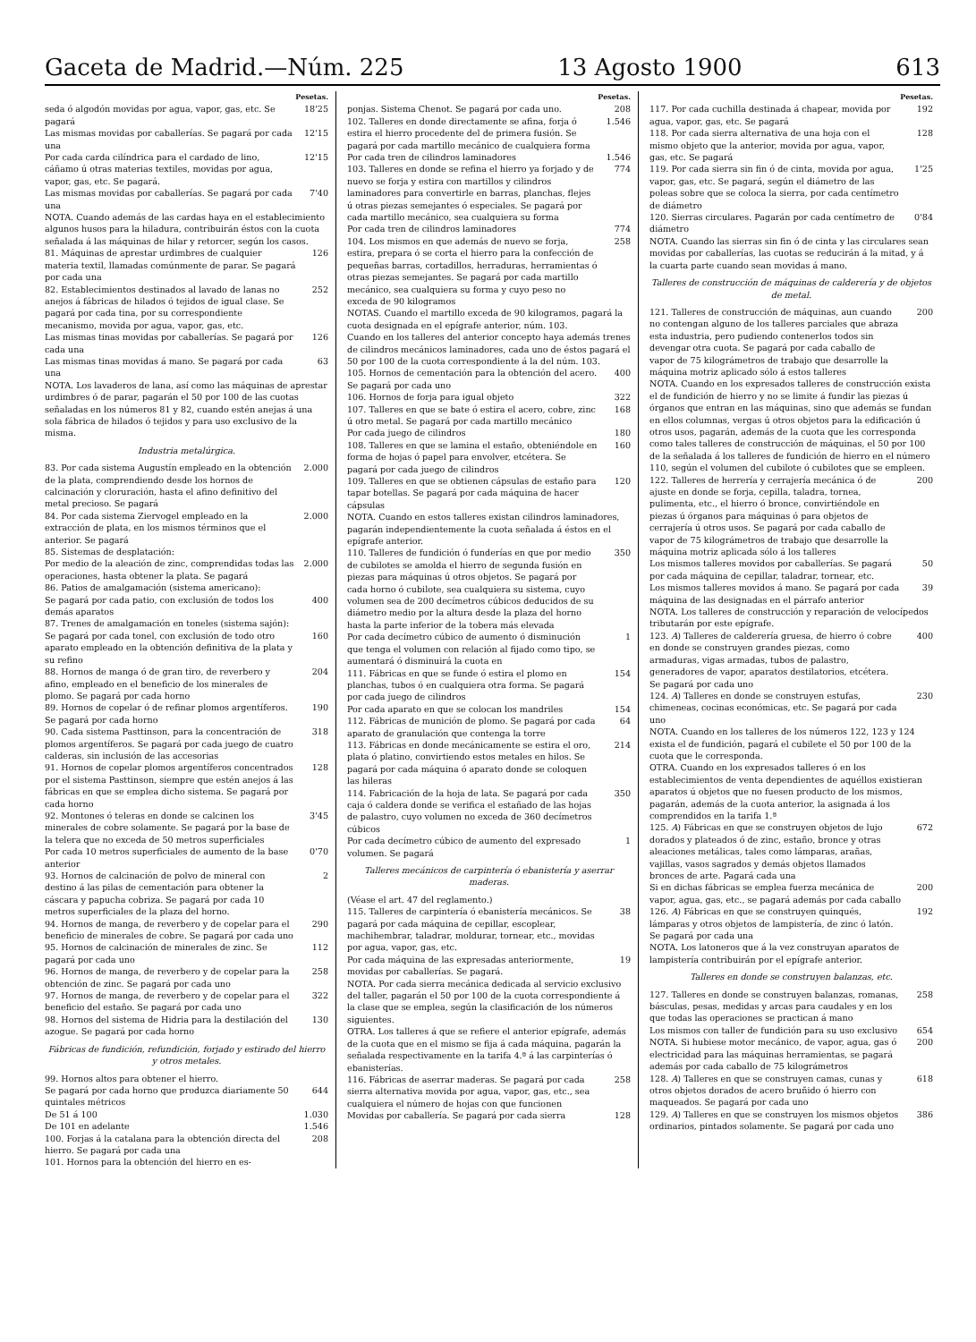Gaceta de Madrid.—Núm. 225 13 Agosto 1900 613
Pesetas.
seda ó algodón movidas por agua, vapor, gas, etc. Se pagará 18'25
Las mismas movidas por caballerías. Se pagará por cada una 12'15
Por cada carda cilíndrica para el cardado de lino, cáñamo ú otras materias textiles, movidas por agua, vapor, gas, etc. Se pagará. 12'15
Las mismas movidas por caballerías. Se pagará por cada una 7'40
NOTA. Cuando además de las cardas haya en el establecimiento algunos husos para la hiladura, contribuirán éstos con la cuota señalada á las máquinas de hilar y retorcer, según los casos.
81. Máquinas de aprestar urdimbres de cualquier materia textil, llamadas comúnmente de parar. Se pagará por cada una 126
82. Establecimientos destinados al lavado de lanas no anejos á fábricas de hilados ó tejidos de igual clase. Se pagará por cada tina, por su correspondiente mecanismo, movida por agua, vapor, gas, etc. 252
Las mismas tinas movidas por caballerías. Se pagará por cada una 126
Las mismas tinas movidas á mano. Se pagará por cada una 63
NOTA. Los lavaderos de lana, así como las máquinas de aprestar urdimbres ó de parar, pagarán el 50 por 100 de las cuotas señaladas en los números 81 y 82, cuando estén anejas á una sola fábrica de hilados ó tejidos y para uso exclusivo de la misma.
Industria metalúrgica.
83. Por cada sistema Augustín empleado en la obtención de la plata, comprendiendo desde los hornos de calcinación y cloruración, hasta el afino definitivo del metal precioso. Se pagará 2.000
84. Por cada sistema Ziervogel empleado en la extracción de plata, en los mismos términos que el anterior. Se pagará 2.000
85. Sistemas de desplatación:
Por medio de la aleación de zinc, comprendidas todas las operaciones, hasta obtener la plata. Se pagará 2.000
86. Patios de amalgamación (sistema americano):
Se pagará por cada patio, con exclusión de todos los demás aparatos 400
87. Trenes de amalgamación en toneles (sistema sajón):
Se pagará por cada tonel, con exclusión de todo otro aparato empleado en la obtención definitiva de la plata y su refino 160
88. Hornos de manga ó de gran tiro, de reverbero y afino, empleado en el beneficio de los minerales de plomo. Se pagará por cada horno 204
89. Hornos de copelar ó de refinar plomos argentíferos. Se pagará por cada horno 190
90. Cada sistema Pasttinson, para la concentración de plomos argentíferos. Se pagará por cada juego de cuatro calderas, sin inclusión de las accesorias 318
91. Hornos de copelar plomos argentíferos concentrados por el sistema Pasttinson, siempre que estén anejos á las fábricas en que se emplea dicho sistema. Se pagará por cada horno 128
92. Montones ó teleras en donde se calcinen los minerales de cobre solamente. Se pagará por la base de la telera que no exceda de 50 metros superficiales 3'45
Por cada 10 metros superficiales de aumento de la base anterior 0'70
93. Hornos de calcinación de polvo de mineral con destino á las pilas de cementación para obtener la cáscara y papucha cobriza. Se pagará por cada 10 metros superficiales de la plaza del horno. 2
94. Hornos de manga, de reverbero y de copelar para el beneficio de minerales de cobre. Se pagará por cada uno 290
95. Hornos de calcinación de minerales de zinc. Se pagará por cada uno 112
96. Hornos de manga, de reverbero y de copelar para la obtención de zinc. Se pagará por cada uno 258
97. Hornos de manga, de reverbero y de copelar para el beneficio del estaño. Se pagará por cada uno 322
98. Hornos del sistema de Hidria para la destilación del azogue. Se pagará por cada horno 130
Fábricas de fundición, refundición, forjado y estirado del hierro y otros metales.
99. Hornos altos para obtener el hierro.
Se pagará por cada horno que produzca diariamente 50 quintales métricos 644
De 51 á 100 1.030
De 101 en adelante 1.546
100. Forjas á la catalana para la obtención directa del hierro. Se pagará por cada una 208
101. Hornos para la obtención del hierro en es-
Pesetas.
ponjas. Sistema Chenot. Se pagará por cada uno. 208
102. Talleres en donde directamente se afina, forja ó estira el hierro procedente del de primera fusión. Se pagará por cada martillo mecánico de cualquiera forma 1.546
Por cada tren de cilindros laminadores 1.546
103. Talleres en donde se refina el hierro ya forjado y de nuevo se forja y estira con martillos y cilindros laminadores para convertirle en barras, planchas, flejes ú otras piezas semejantes ó especiales. Se pagará por cada martillo mecánico, sea cualquiera su forma 774
Por cada tren de cilindros laminadores 774
104. Los mismos en que además de nuevo se forja, estira, prepara ó se corta el hierro para la confección de pequeñas barras, cortadillos, herraduras, herramientas ó otras piezas semejantes. Se pagará por cada martillo mecánico, sea cualquiera su forma y cuyo peso no exceda de 90 kilogramos 258
NOTAS. Cuando el martillo exceda de 90 kilogramos, pagará la cuota designada en el epígrafe anterior, núm. 103.
Cuando en los talleres del anterior concepto haya además trenes de cilindros mecánicos laminadores, cada uno de éstos pagará el 50 por 100 de la cuota correspondiente á la del núm. 103.
105. Hornos de cementación para la obtención del acero. Se pagará por cada uno 400
106. Hornos de forja para igual objeto 322
107. Talleres en que se bate ó estira el acero, cobre, zinc ú otro metal. Se pagará por cada martillo mecánico 168
Por cada juego de cilindros 180
108. Talleres en que se lamina el estaño, obteniéndole en forma de hojas ó papel para envolver, etcétera. Se pagará por cada juego de cilindros 160
109. Talleres en que se obtienen cápsulas de estaño para tapar botellas. Se pagará por cada máquina de hacer cápsulas 120
NOTA. Cuando en estos talleres existan cilindros laminadores, pagarán independientemente la cuota señalada á éstos en el epígrafe anterior.
110. Talleres de fundición ó funderías en que por medio de cubilotes se amolda el hierro de segunda fusión en piezas para máquinas ú otros objetos. Se pagará por cada horno ó cubilote, sea cualquiera su sistema, cuyo volumen sea de 200 decímetros cúbicos deducidos de su diámetro medio por la altura desde la plaza del horno hasta la parte inferior de la tobera más elevada 350
Por cada decímetro cúbico de aumento ó disminución que tenga el volumen con relación al fijado como tipo, se aumentará ó disminuirá la cuota en 1
111. Fábricas en que se funde ó estira el plomo en planchas, tubos ó en cualquiera otra forma. Se pagará por cada juego de cilindros 154
Por cada aparato en que se colocan los mandriles 154
112. Fábricas de munición de plomo. Se pagará por cada aparato de granulación que contenga la torre 64
113. Fábricas en donde mecánicamente se estira el oro, plata ó platino, convirtiendo estos metales en hilos. Se pagará por cada máquina ó aparato donde se coloquen las hileras 214
114. Fabricación de la hoja de lata. Se pagará por cada caja ó caldera donde se verifica el estañado de las hojas de palastro, cuyo volumen no exceda de 360 decímetros cúbicos 350
Por cada decímetro cúbico de aumento del expresado volumen. Se pagará 1
Talleres mecánicos de carpintería ó ebanistería y aserrar maderas.
(Véase el art. 47 del reglamento.)
115. Talleres de carpintería ó ebanistería mecánicos. Se pagará por cada máquina de cepillar, escoplear, machihembrar, taladrar, moldurar, tornear, etc., movidas por agua, vapor, gas, etc. 38
Por cada máquina de las expresadas anteriormente, movidas por caballerías. Se pagará. 19
NOTA. Por cada sierra mecánica dedicada al servicio exclusivo del taller, pagarán el 50 por 100 de la cuota correspondiente á la clase que se emplea, según la clasificación de los números siguientes.
OTRA. Los talleres á que se refiere el anterior epígrafe, además de la cuota que en el mismo se fija á cada máquina, pagarán la señalada respectivamente en la tarifa 4.ª á las carpinterías ó ebanisterías.
116. Fábricas de aserrar maderas. Se pagará por cada sierra alternativa movida por agua, vapor, gas, etc., sea cualquiera el número de hojas con que funcionen 258
Movidas por caballería. Se pagará por cada sierra 128
Pesetas.
117. Por cada cuchilla destinada á chapear, movida por agua, vapor, gas, etc. Se pagará 192
118. Por cada sierra alternativa de una hoja con el mismo objeto que la anterior, movida por agua, vapor, gas, etc. Se pagará 128
119. Por cada sierra sin fin ó de cinta, movida por agua, vapor, gas, etc. Se pagará, según el diámetro de las poleas sobre que se coloca la sierra, por cada centímetro de diámetro 1'25
120. Sierras circulares. Pagarán por cada centímetro de diámetro 0'84
NOTA. Cuando las sierras sin fin ó de cinta y las circulares sean movidas por caballerías, las cuotas se reducirán á la mitad, y á la cuarta parte cuando sean movidas á mano.
Talleres de construcción de máquinas de calderería y de objetos de metal.
121. Talleres de construcción de máquinas, aun cuando no contengan alguno de los talleres parciales que abraza esta industria, pero pudiendo contenerlos todos sin devengar otra cuota. Se pagará por cada caballo de vapor de 75 kilográmetros de trabajo que desarrolle la máquina motriz aplicado sólo á estos talleres 200
NOTA. Cuando en los expresados talleres de construcción exista el de fundición de hierro y no se limite á fundir las piezas ú órganos que entran en las máquinas, sino que además se fundan en ellos columnas, vergas ú otros objetos para la edificación ú otros usos, pagarán, además de la cuota que les corresponda como tales talleres de construcción de máquinas, el 50 por 100 de la señalada á los talleres de fundición de hierro en el número 110, según el volumen del cubilote ó cubilotes que se empleen.
122. Talleres de herrería y cerrajería mecánica ó de ajuste en donde se forja, cepilla, taladra, tornea, pulimenta, etc., el hierro ó bronce, convirtiéndole en piezas ú órganos para máquinas ó para objetos de cerrajería ú otros usos. Se pagará por cada caballo de vapor de 75 kilográmetros de trabajo que desarrolle la máquina motriz aplicada sólo á los talleres 200
Los mismos talleres movidos por caballerías. Se pagará por cada máquina de cepillar, taladrar, tornear, etc. 50
Los mismos talleres movidos á mano. Se pagará por cada máquina de las designadas en el párrafo anterior 39
NOTA. Los talleres de construcción y reparación de velocípedos tributarán por este epígrafe.
123. A) Talleres de calderería gruesa, de hierro ó cobre en donde se construyen grandes piezas, como armaduras, vigas armadas, tubos de palastro, generadores de vapor, aparatos destilatorios, etcétera. Se pagará por cada uno 400
124. A) Talleres en donde se construyen estufas, chimeneas, cocinas económicas, etc. Se pagará por cada uno 230
NOTA. Cuando en los talleres de los números 122, 123 y 124 exista el de fundición, pagará el cubilete el 50 por 100 de la cuota que le corresponda.
OTRA. Cuando en los expresados talleres ó en los establecimientos de venta dependientes de aquéllos existieran aparatos ú objetos que no fuesen producto de los mismos, pagarán, además de la cuota anterior, la asignada á los comprendidos en la tarifa 1.ª
125. A) Fábricas en que se construyen objetos de lujo dorados y plateados ó de zinc, estaño, bronce y otras aleaciones metálicas, tales como lámparas, arañas, vajillas, vasos sagrados y demás objetos llamados bronces de arte. Pagará cada una 672
Si en dichas fábricas se emplea fuerza mecánica de vapor, agua, gas, etc., se pagará además por cada caballo 200
126. A) Fábricas en que se construyen quinqués, lámparas y otros objetos de lampistería, de zinc ó latón. Se pagará por cada una 192
NOTA. Los latoneros que á la vez construyan aparatos de lampistería contribuirán por el epígrafe anterior.
Talleres en donde se construyen balanzas, etc.
127. Talleres en donde se construyen balanzas, romanas, básculas, pesas, medidas y arcas para caudales y en los que todas las operaciones se practican á mano 258
Los mismos con taller de fundición para su uso exclusivo 654
NOTA. Si hubiese motor mecánico, de vapor, agua, gas ó electricidad para las máquinas herramientas, se pagará además por cada caballo de 75 kilográmetros 200
128. A) Talleres en que se construyen camas, cunas y otros objetos dorados de acero bruñido ó hierro con maqueados. Se pagará por cada uno 618
129. A) Talleres en que se construyen los mismos objetos ordinarios, pintados solamente. Se pagará por cada uno 386